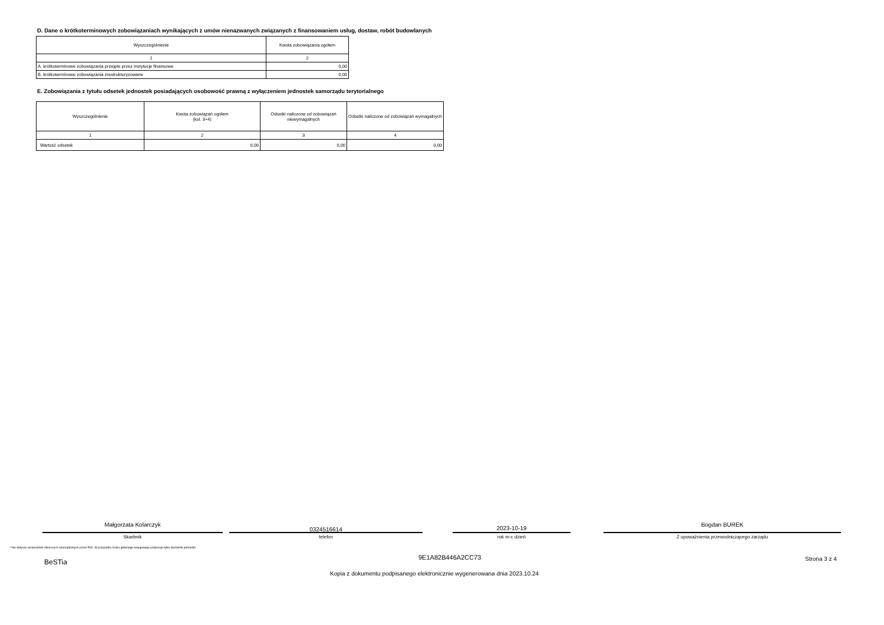D. Dane o krótkoterminowych zobowiązaniach wynikających z umów nienazwanych związanych z finansowaniem usług, dostaw, robót budowlanych
| Wyszczególnienie | Kwota zobowiązania ogółem |
| --- | --- |
| 1 | 2 |
| A. krótkoterminowe zobowiązania przejęte przez instytucje finansowe | 0,00 |
| B. krótkoterminowe zobowiązania zrestrukturyzowane | 0,00 |
E. Zobowiązania z tytułu odsetek jednostek posiadających osobowość prawną z wyłączeniem jednostek samorządu terytorialnego
| Wyszczególnienie | Kwota zobowiązań ogółem (kol. 3+4) | Odsetki naliczone od zobowiązań niewymagalnych | Odsetki naliczone od zobowiązań wymagalnych |
| --- | --- | --- | --- |
| 1 | 2 | 3 | 4 |
| Wartość odsetek | 0,00 | 0,00 | 0,00 |
Małgorzata Kolarczyk
Skarbnik
0324516614
telefon
2023-10-19
rok m-c dzień
Bogdan BUREK
Z upoważnienia przewodniczącego zarządu
* Nie dotyczy sprawozdań zbiorczych sporządzanych przez RIO. W przypadku braku głównego księgowego podpisuje tylko kierownik jednostki.
BeSTia
9E1A82B446A2CC73 Strona 3 z 4
Kopia z dokumentu podpisanego elektronicznie wygenerowana dnia 2023.10.24